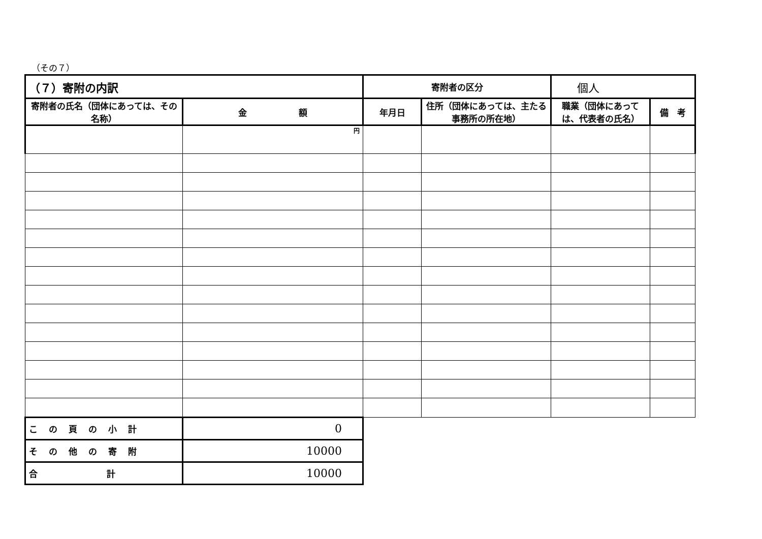（その７）
| （７）寄附の内訳 | | 寄附者の区分 | | 個人 | |
| 寄附者の氏名（団体にあっては、その名称） | 金 額 | 年月日 | 住所（団体にあっては、主たる事務所の所在地） | 職業（団体にあっては、代表者の氏名） | 備 考 |
| | 円 | | | | |
| この頁の小計 | 0 | | | | |
| その他の寄附 | 10000 | | | | |
| 合 計 | 10000 | | | | |